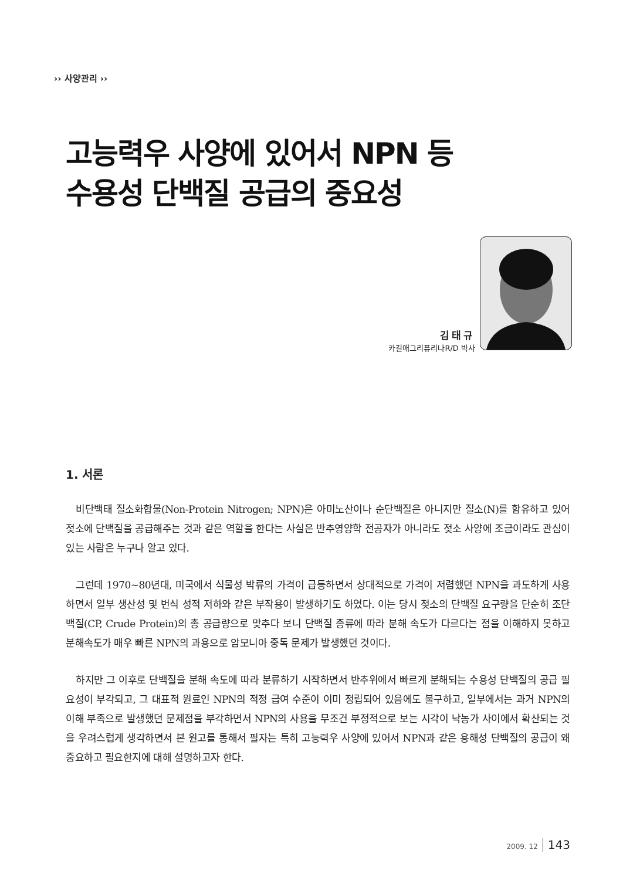›› 사양관리 ››
고능력우 사양에 있어서 NPN 등
수용성 단백질 공급의 중요성
김태규
카길애그리퓨리나R/D 박사
1. 서론
비단백태 질소화합물(Non-Protein Nitrogen; NPN)은 아미노산이나 순단백질은 아니지만 질소(N)를 함유하고 있어 젖소에 단백질을 공급해주는 것과 같은 역할을 한다는 사실은 반추영양학 전공자가 아니라도 젖소 사양에 조금이라도 관심이 있는 사람은 누구나 알고 있다.
그런데 1970~80년대, 미국에서 식물성 박류의 가격이 급등하면서 상대적으로 가격이 저렴했던 NPN을 과도하게 사용하면서 일부 생산성 및 번식 성적 저하와 같은 부작용이 발생하기도 하였다. 이는 당시 젖소의 단백질 요구량을 단순히 조단백질(CP, Crude Protein)의 총 공급량으로 맞추다 보니 단백질 종류에 따라 분해 속도가 다르다는 점을 이해하지 못하고 분해속도가 매우 빠른 NPN의 과용으로 암모니아 중독 문제가 발생했던 것이다.
하지만 그 이후로 단백질을 분해 속도에 따라 분류하기 시작하면서 반추위에서 빠르게 분해되는 수용성 단백질의 공급 필요성이 부각되고, 그 대표적 원료인 NPN의 적정 급여 수준이 이미 정립되어 있음에도 불구하고, 일부에서는 과거 NPN의 이해 부족으로 발생했던 문제점을 부각하면서 NPN의 사용을 무조건 부정적으로 보는 시각이 낙농가 사이에서 확산되는 것을 우려스럽게 생각하면서 본 원고를 통해서 필자는 특히 고능력우 사양에 있어서 NPN과 같은 용해성 단백질의 공급이 왜 중요하고 필요한지에 대해 설명하고자 한다.
2009. 12 143